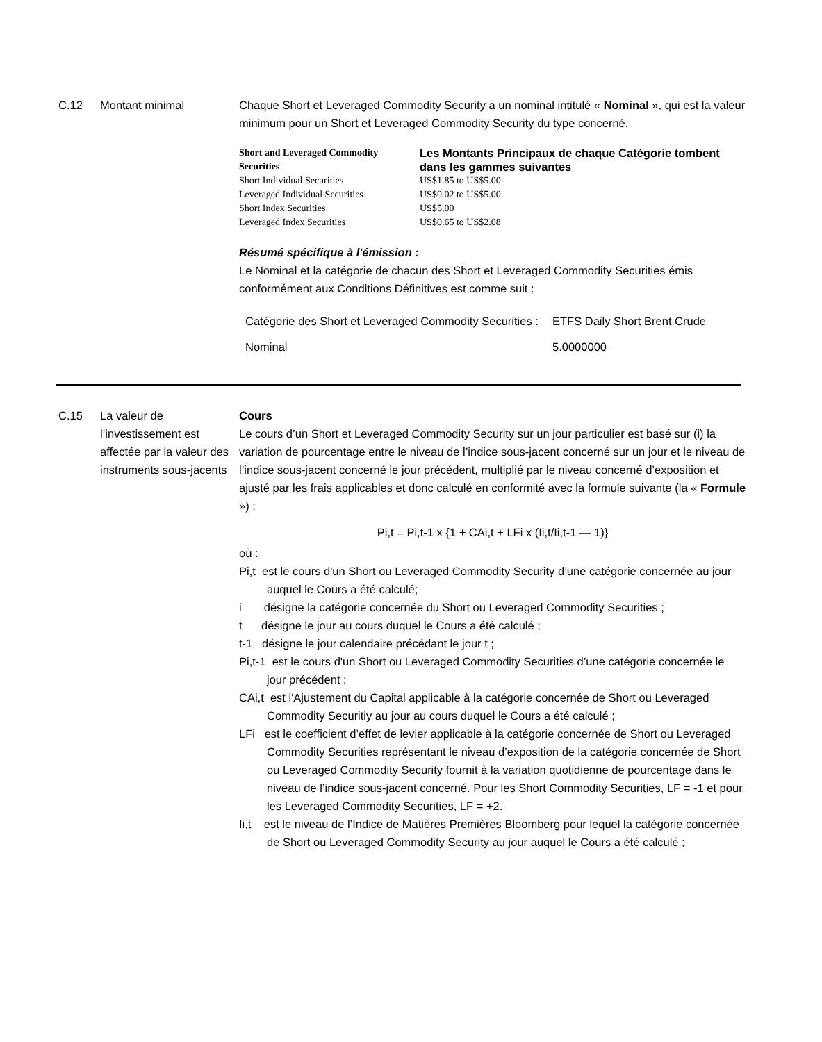C.12 Montant minimal Chaque Short et Leveraged Commodity Security a un nominal intitulé « Nominal », qui est la valeur minimum pour un Short et Leveraged Commodity Security du type concerné.
| Short and Leveraged Commodity Securities | Les Montants Principaux de chaque Catégorie tombent dans les gammes suivantes |
| --- | --- |
| Short Individual Securities | US$1.85 to US$5.00 |
| Leveraged Individual Securities | US$0.02 to US$5.00 |
| Short Index Securities | US$5.00 |
| Leveraged Index Securities | US$0.65 to US$2.08 |
Résumé spécifique à l'émission :
Le Nominal et la catégorie de chacun des Short et Leveraged Commodity Securities émis conformément aux Conditions Définitives est comme suit :
| Catégorie des Short et Leveraged Commodity Securities : | ETFS Daily Short Brent Crude |
| Nominal | 5.0000000 |
C.15 La valeur de l’investissement est affectée par la valeur des instruments sous-jacents
Cours
Le cours d’un Short et Leveraged Commodity Security sur un jour particulier est basé sur (i) la variation de pourcentage entre le niveau de l’indice sous-jacent concerné sur un jour et le niveau de l’indice sous-jacent concerné le jour précédent, multiplié par le niveau concerné d’exposition et ajusté par les frais applicables et donc calculé en conformité avec la formule suivante (la « Formule ») :
Pi,t = Pi,t-1 x {1 + CAi,t + LFi x (Ii,t/Ii,t-1 — 1)}
où :
Pi,t est le cours d'un Short ou Leveraged Commodity Security d’une catégorie concernée au jour auquel le Cours a été calculé;
i désigne la catégorie concernée du Short ou Leveraged Commodity Securities ;
t désigne le jour au cours duquel le Cours a été calculé ;
t-1 désigne le jour calendaire précédant le jour t ;
Pi,t-1 est le cours d'un Short ou Leveraged Commodity Securities d’une catégorie concernée le jour précédent ;
CAi,t est l'Ajustement du Capital applicable à la catégorie concernée de Short ou Leveraged Commodity Securitiy au jour au cours duquel le Cours a été calculé ;
LFi est le coefficient d’effet de levier applicable à la catégorie concernée de Short ou Leveraged Commodity Securities représentant le niveau d’exposition de la catégorie concernée de Short ou Leveraged Commodity Security fournit à la variation quotidienne de pourcentage dans le niveau de l’indice sous-jacent concerné. Pour les Short Commodity Securities, LF = -1 et pour les Leveraged Commodity Securities, LF = +2.
Ii,t est le niveau de l’Indice de Matières Premières Bloomberg pour lequel la catégorie concernée de Short ou Leveraged Commodity Security au jour auquel le Cours a été calculé ;